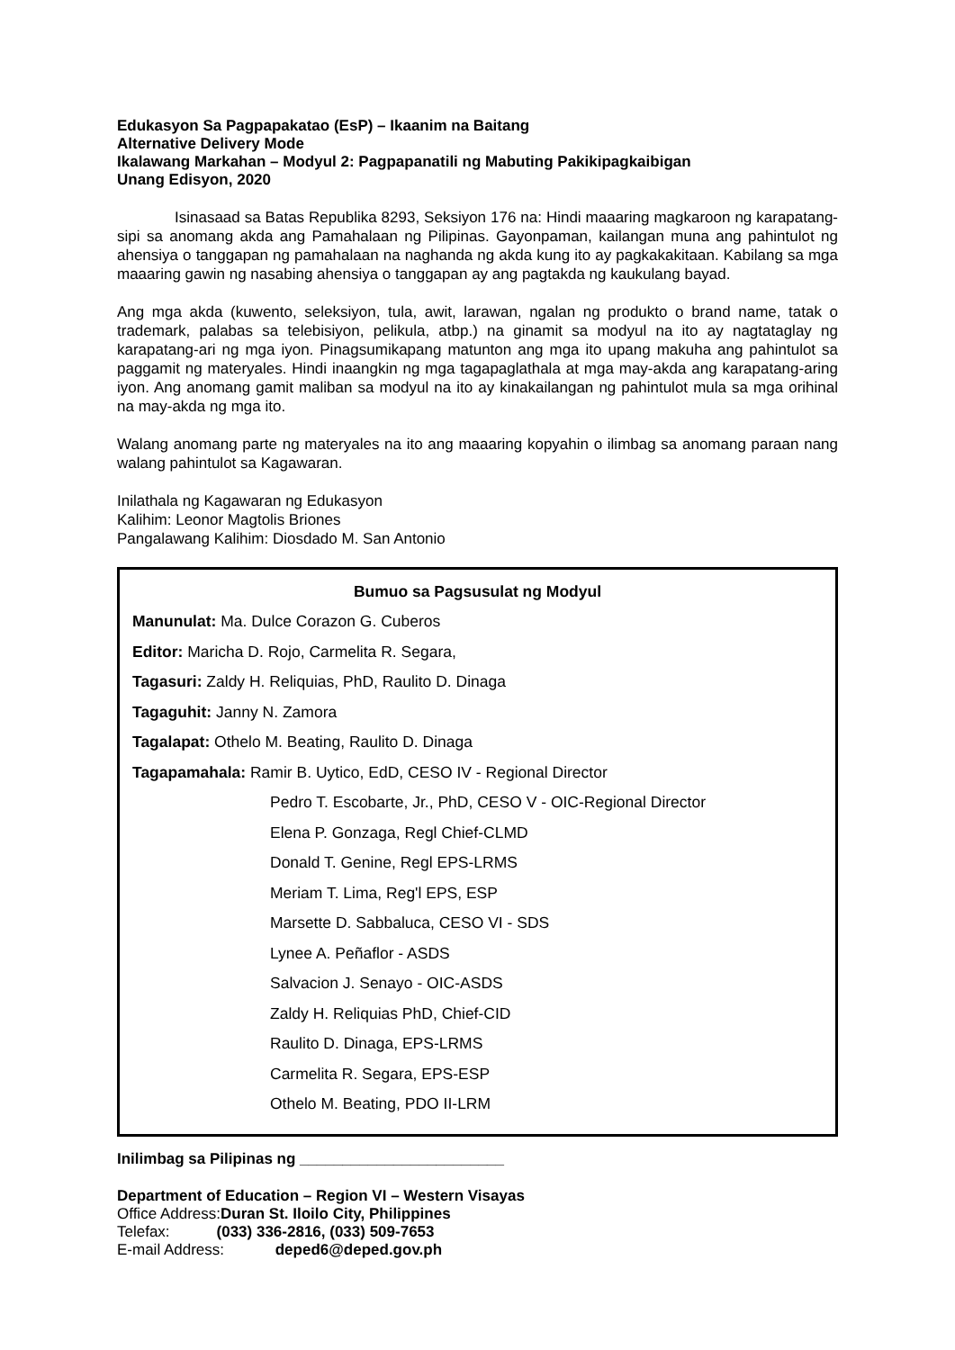Edukasyon Sa Pagpapakatao (EsP) – Ikaanim na Baitang
Alternative Delivery Mode
Ikalawang Markahan – Modyul 2: Pagpapanatili ng Mabuting Pakikipagkaibigan
Unang Edisyon, 2020
Isinasaad sa Batas Republika 8293, Seksiyon 176 na: Hindi maaaring magkaroon ng karapatang-sipi sa anomang akda ang Pamahalaan ng Pilipinas. Gayonpaman, kailangan muna ang pahintulot ng ahensiya o tanggapan ng pamahalaan na naghanda ng akda kung ito ay pagkakakitaan. Kabilang sa mga maaaring gawin ng nasabing ahensiya o tanggapan ay ang pagtakda ng kaukulang bayad.
Ang mga akda (kuwento, seleksiyon, tula, awit, larawan, ngalan ng produkto o brand name, tatak o trademark, palabas sa telebisiyon, pelikula, atbp.) na ginamit sa modyul na ito ay nagtataglay ng karapatang-ari ng mga iyon. Pinagsumikapang matunton ang mga ito upang makuha ang pahintulot sa paggamit ng materyales. Hindi inaangkin ng mga tagapaglathala at mga may-akda ang karapatang-aring iyon. Ang anomang gamit maliban sa modyul na ito ay kinakailangan ng pahintulot mula sa mga orihinal na may-akda ng mga ito.
Walang anomang parte ng materyales na ito ang maaaring kopyahin o ilimbag sa anomang paraan nang walang pahintulot sa Kagawaran.
Inilathala ng Kagawaran ng Edukasyon
Kalihim: Leonor Magtolis Briones
Pangalawang Kalihim: Diosdado M. San Antonio
Bumuo sa Pagsusulat ng Modyul
Manunulat: Ma. Dulce Corazon G. Cuberos
Editor: Maricha D. Rojo, Carmelita R. Segara,
Tagasuri: Zaldy H. Reliquias, PhD, Raulito D. Dinaga
Tagaguhit: Janny N. Zamora
Tagalapat: Othelo M. Beating, Raulito D. Dinaga
Tagapamahala: Ramir B. Uytico, EdD, CESO IV - Regional Director
Pedro T. Escobarte, Jr., PhD, CESO V - OIC-Regional Director
Elena P. Gonzaga, Regl Chief-CLMD
Donald T. Genine, Regl EPS-LRMS
Meriam T. Lima, Reg'l EPS, ESP
Marsette D. Sabbaluca, CESO VI - SDS
Lynee A. Peñaflor - ASDS
Salvacion J. Senayo - OIC-ASDS
Zaldy H. Reliquias PhD, Chief-CID
Raulito D. Dinaga, EPS-LRMS
Carmelita R. Segara, EPS-ESP
Othelo M. Beating, PDO II-LRM
Inilimbag sa Pilipinas ng ________________________
Department of Education – Region VI – Western Visayas
Office Address:Duran St. Iloilo City, Philippines
Telefax: (033) 336-2816, (033) 509-7653
E-mail Address: deped6@deped.gov.ph